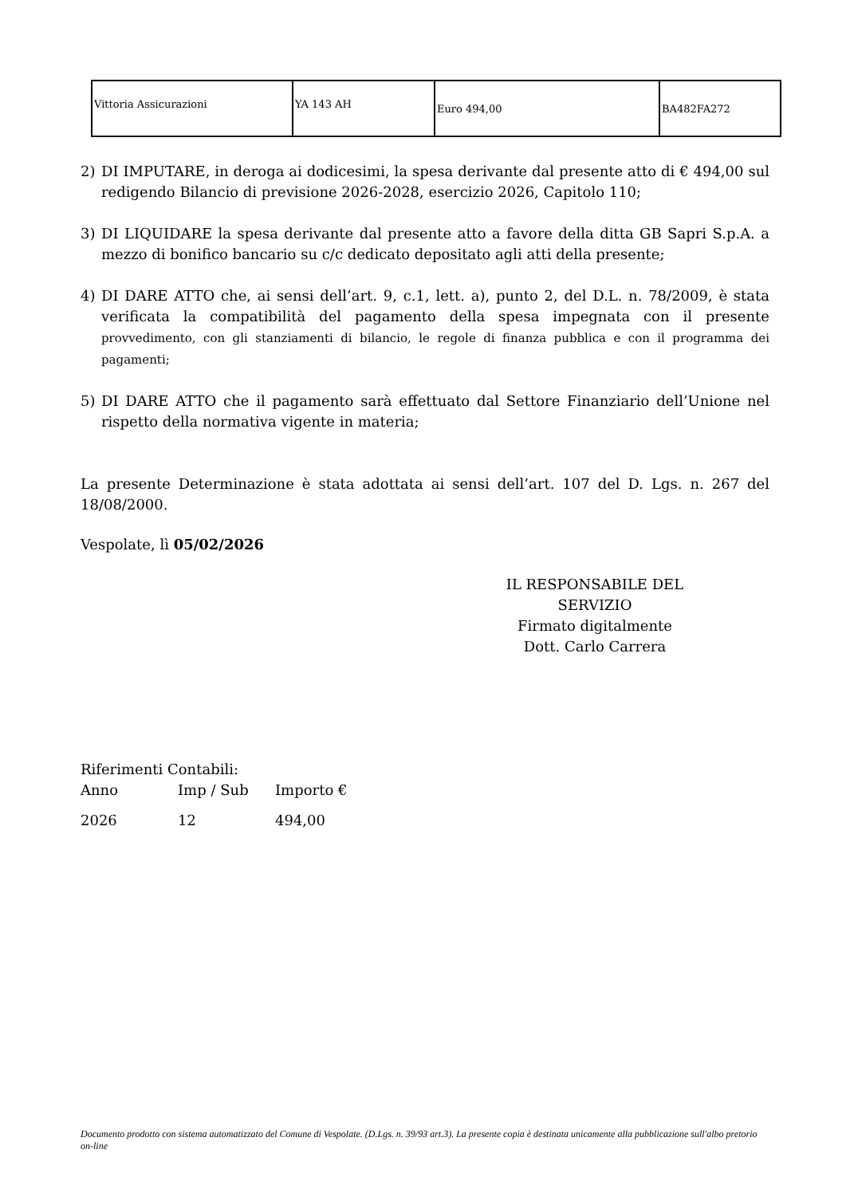| Vittoria Assicurazioni | YA 143 AH | Euro 494,00 | BA482FA272 |
2) DI IMPUTARE, in deroga ai dodicesimi, la spesa derivante dal presente atto di € 494,00 sul redigendo Bilancio di previsione 2026-2028, esercizio 2026, Capitolo 110;
3) DI LIQUIDARE la spesa derivante dal presente atto a favore della ditta GB Sapri S.p.A. a mezzo di bonifico bancario su c/c dedicato depositato agli atti della presente;
4) DI DARE ATTO che, ai sensi dell’art. 9, c.1, lett. a), punto 2, del D.L. n. 78/2009, è stata verificata la compatibilità del pagamento della spesa impegnata con il presente provvedimento, con gli stanziamenti di bilancio, le regole di finanza pubblica e con il programma dei pagamenti;
5) DI DARE ATTO che il pagamento sarà effettuato dal Settore Finanziario dell’Unione nel rispetto della normativa vigente in materia;
La presente Determinazione è stata adottata ai sensi dell’art. 107 del D. Lgs. n. 267 del 18/08/2000.
Vespolate, lì 05/02/2026
IL RESPONSABILE DEL SERVIZIO
Firmato digitalmente
Dott. Carlo Carrera
Riferimenti Contabili:
| Anno | Imp / Sub | Importo € |
| 2026 | 12 | 494,00 |
Documento prodotto con sistema automatizzato del Comune di Vespolate. (D.Lgs. n. 39/93 art.3). La presente copia è destinata unicamente alla pubblicazione sull'albo pretorio on-line